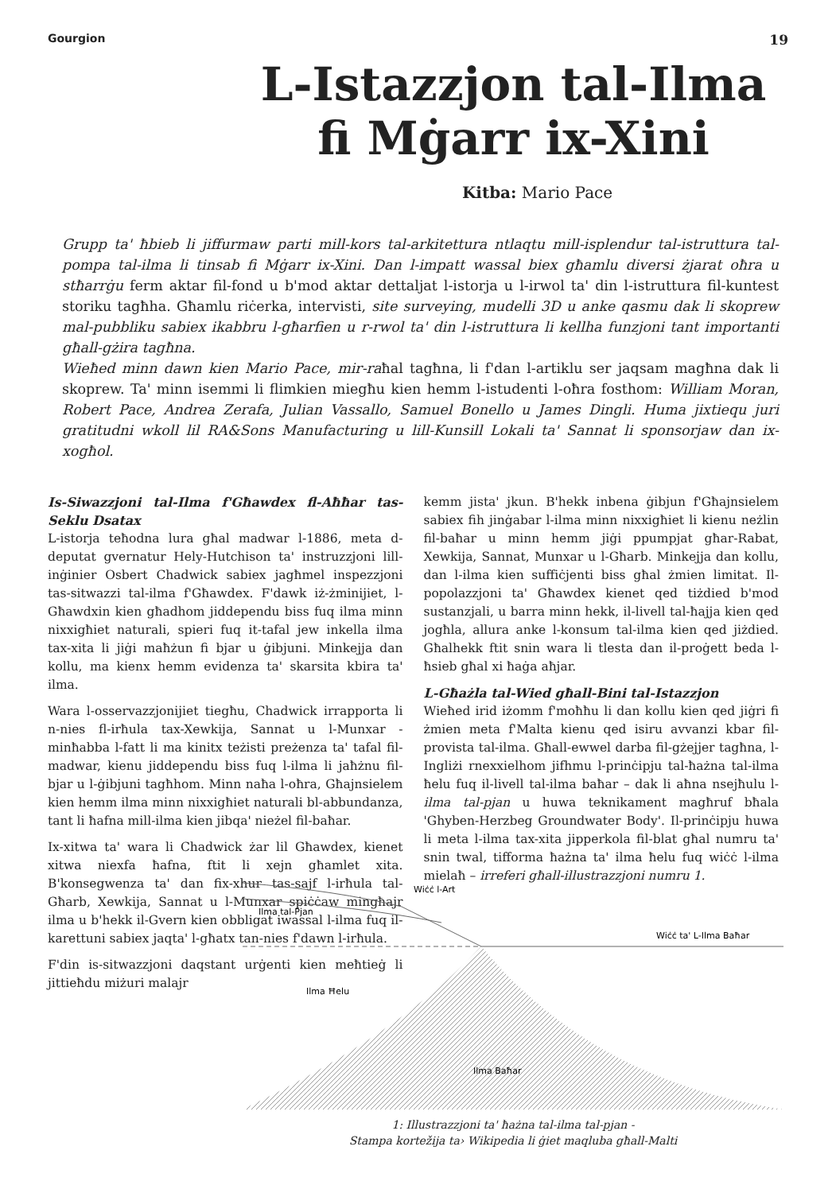Gourgion 19
L-Istazzjon tal-Ilma
fi Mġarr ix-Xini
Kitba: Mario Pace
Grupp ta' ħbieb li jiffurmaw parti mill-kors tal-arkitettura ntlaqtu mill-isplendur tal-istruttura tal-pompa tal-ilma li tinsab fi Mġarr ix-Xini. Dan l-impatt wassal biex għamlu diversi żjarat oħra u stħarrġu ferm aktar fil-fond u b'mod aktar dettaljat l-istorja u l-irwol ta' din l-istruttura fil-kuntest storiku tagħha. Għamlu riċerka, intervisti, site surveying, mudelli 3D u anke qasmu dak li skoprew mal-pubbliku sabiex ikabbru l-għarfien u r-rwol ta' din l-istruttura li kellha funzjoni tant importanti għall-gżira tagħna.
Wieħed minn dawn kien Mario Pace, mir-raħal tagħna, li f'dan l-artiklu ser jaqsam magħna dak li skoprew. Ta' minn isemmi li flimkien miegħu kien hemm l-istudenti l-oħra fosthom: William Moran, Robert Pace, Andrea Zerafa, Julian Vassallo, Samuel Bonello u James Dingli. Huma jixtiequ juri gratitudni wkoll lil RA&Sons Manufacturing u lill-Kunsill Lokali ta' Sannat li sponsorjaw dan ix-xogħol.
Is-Siwazzjoni tal-Ilma f'Għawdex fl-Aħħar tas-Seklu Dsatax
L-istorja teħodna lura għal madwar l-1886, meta d-deputat gvernatur Hely-Hutchison ta' instruzzjoni lill-inġinier Osbert Chadwick sabiex jagħmel inspezzjoni tas-sitwazzi tal-ilma f'Għawdex. F'dawk iż-żminijiet, l-Għawdxin kien għadhom jiddependu biss fuq ilma minn nixxigħiet naturali, spieri fuq it-tafal jew inkella ilma tax-xita li jiġi maħżun fi bjar u ġibjuni. Minkejja dan kollu, ma kienx hemm evidenza ta' skarsita kbira ta' ilma.
Wara l-osservazzjonijiet tiegħu, Chadwick irrapporta li n-nies fl-irħula tax-Xewkija, Sannat u l-Munxar - minħabba l-fatt li ma kinitx teżisti preżenza ta' tafal fil-madwar, kienu jiddependu biss fuq l-ilma li jaħżnu fil-bjar u l-ġibjuni tagħhom. Minn naħa l-oħra, Għajnsielem kien hemm ilma minn nixxigħiet naturali bl-abbundanza, tant li ħafna mill-ilma kien jibqa' nieżel fil-baħar.
Ix-xitwa ta' wara li Chadwick żar lil Għawdex, kienet xitwa niexfa ħafna, ftit li xejn għamlet xita. B'konsegwenza ta' dan fix-xhur tas-sajf l-irħula tal-Għarb, Xewkija, Sannat u l-Munxar spiċċaw mingħajr ilma u b'hekk il-Gvern kien obbligat iwassal l-ilma fuq il-karettuni sabiex jaqta' l-għatx tan-nies f'dawn l-irħula.
F'din is-sitwazzjoni daqstant urġenti kien meħtieġ li jittieħdu miżuri malajr
kemm jista' jkun. B'hekk inbena ġibjun f'Għajnsielem sabiex fih jinġabar l-ilma minn nixxigħiet li kienu neżlin fil-baħar u minn hemm jiġi ppumpjat għar-Rabat, Xewkija, Sannat, Munxar u l-Għarb. Minkejja dan kollu, dan l-ilma kien suffiċjenti biss għal żmien limitat. Il-popolazzjoni ta' Għawdex kienet qed tiżdied b'mod sustanzjali, u barra minn hekk, il-livell tal-ħajja kien qed jogħla, allura anke l-konsum tal-ilma kien qed jiżdied. Għalhekk ftit snin wara li tlesta dan il-proġett beda l-ħsieb għal xi ħaġa aħjar.
L-Għażla tal-Wied għall-Bini tal-Istazzjon
Wieħed irid iżomm f'moħħu li dan kollu kien qed jiġri fi żmien meta f'Malta kienu qed isiru avvanzi kbar fil-provista tal-ilma. Għall-ewwel darba fil-gżejjer tagħna, l-Ingliżi rnexxielhom jifhmu l-prinċipju tal-ħażna tal-ilma ħelu fuq il-livell tal-ilma baħar – dak li aħna nsejħulu l-ilma tal-pjan u huwa teknikament magħruf bħala 'Ghyben-Herzbeg Groundwater Body'. Il-prinċipju huwa li meta l-ilma tax-xita jipperkola fil-blat għal numru ta' snin twal, tifforma ħażna ta' ilma ħelu fuq wiċċ l-ilma mielaħ – irreferi għall-illustrazzjoni numru 1.
Wiċċ l-Art
Ilma tal-Pjan
Wiċċ ta' L-Ilma Baħar
Ilma Ħelu
Ilma Baħar
1: Illustrazzjoni ta' ħażna tal-ilma tal-pjan -
Stampa kortežija ta› Wikipedia li ġiet maqluba għall-Malti